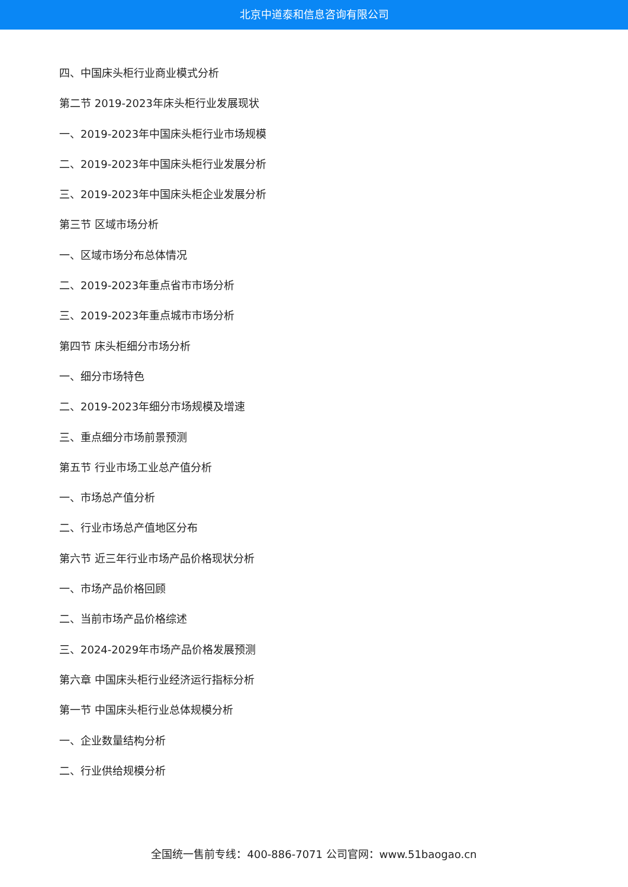北京中道泰和信息咨询有限公司
四、中国床头柜行业商业模式分析
第二节 2019-2023年床头柜行业发展现状
一、2019-2023年中国床头柜行业市场规模
二、2019-2023年中国床头柜行业发展分析
三、2019-2023年中国床头柜企业发展分析
第三节 区域市场分析
一、区域市场分布总体情况
二、2019-2023年重点省市市场分析
三、2019-2023年重点城市市场分析
第四节 床头柜细分市场分析
一、细分市场特色
二、2019-2023年细分市场规模及增速
三、重点细分市场前景预测
第五节 行业市场工业总产值分析
一、市场总产值分析
二、行业市场总产值地区分布
第六节 近三年行业市场产品价格现状分析
一、市场产品价格回顾
二、当前市场产品价格综述
三、2024-2029年市场产品价格发展预测
第六章 中国床头柜行业经济运行指标分析
第一节 中国床头柜行业总体规模分析
一、企业数量结构分析
二、行业供给规模分析
全国统一售前专线：400-886-7071 公司官网：www.51baogao.cn